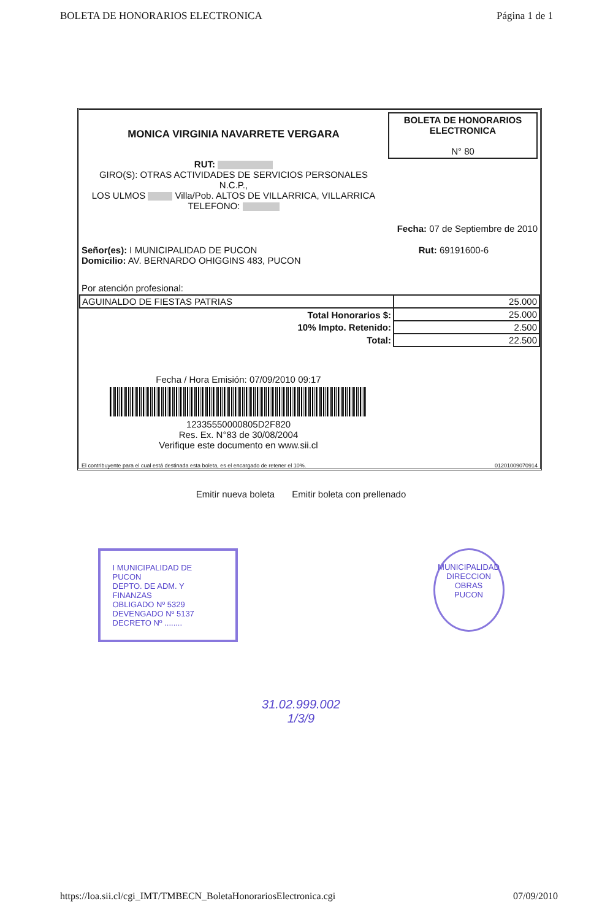BOLETA DE HONORARIOS ELECTRONICA Página 1 de 1
MONICA VIRGINIA NAVARRETE VERGARA
RUT:
GIRO(S): OTRAS ACTIVIDADES DE SERVICIOS PERSONALES
N.C.P.,
LOS ULMOS Villa/Pob. ALTOS DE VILLARRICA, VILLARRICA
TELEFONO:
BOLETA DE HONORARIOS
ELECTRONICA
N° 80
Fecha: 07 de Septiembre de 2010
Señor(es): I MUNICIPALIDAD DE PUCON Rut: 69191600-6
Domicilio: AV. BERNARDO OHIGGINS 483, PUCON
Por atención profesional:
| AGUINALDO DE FIESTAS PATRIAS | 25.000 |
| Total Honorarios $: | 25.000 |
| 10% Impto. Retenido: | 2.500 |
| Total: | 22.500 |
Fecha / Hora Emisión: 07/09/2010 09:17
12335550000805D2F820
Res. Ex. N°83 de 30/08/2004
Verifique este documento en www.sii.cl
El contribuyente para el cual está destinada esta boleta, es el encargado de retener el 10%. 01201009070914
Emitir nueva boleta Emitir boleta con prellenado
I MUNICIPALIDAD DE PUCON
DEPTO. DE ADM. Y FINANZAS
OBLIGADO Nº 5329
DEVENGADO Nº 5137
DECRETO Nº ........
MUNICIPALIDAD
DIRECCION
OBRAS
PUCON
31.02.999.002
1/3/9
https://loa.sii.cl/cgi_IMT/TMBECN_BoletaHonorariosElectronica.cgi 07/09/2010